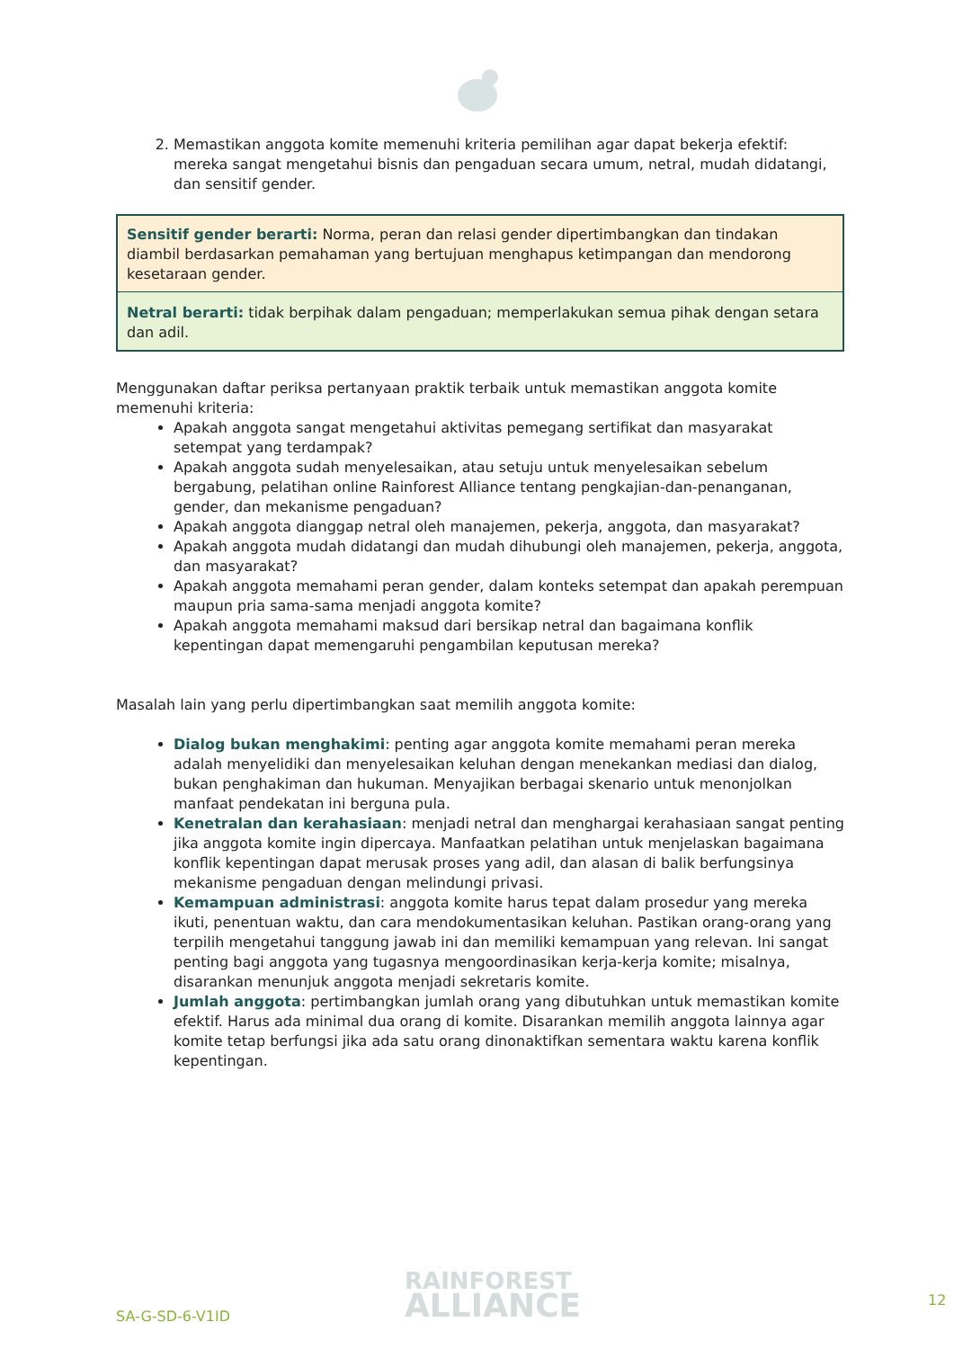2. Memastikan anggota komite memenuhi kriteria pemilihan agar dapat bekerja efektif: mereka sangat mengetahui bisnis dan pengaduan secara umum, netral, mudah didatangi, dan sensitif gender.
Sensitif gender berarti: Norma, peran dan relasi gender dipertimbangkan dan tindakan diambil berdasarkan pemahaman yang bertujuan menghapus ketimpangan dan mendorong kesetaraan gender.
Netral berarti: tidak berpihak dalam pengaduan; memperlakukan semua pihak dengan setara dan adil.
Menggunakan daftar periksa pertanyaan praktik terbaik untuk memastikan anggota komite memenuhi kriteria:
Apakah anggota sangat mengetahui aktivitas pemegang sertifikat dan masyarakat setempat yang terdampak?
Apakah anggota sudah menyelesaikan, atau setuju untuk menyelesaikan sebelum bergabung, pelatihan online Rainforest Alliance tentang pengkajian-dan-penanganan, gender, dan mekanisme pengaduan?
Apakah anggota dianggap netral oleh manajemen, pekerja, anggota, dan masyarakat?
Apakah anggota mudah didatangi dan mudah dihubungi oleh manajemen, pekerja, anggota, dan masyarakat?
Apakah anggota memahami peran gender, dalam konteks setempat dan apakah perempuan maupun pria sama-sama menjadi anggota komite?
Apakah anggota memahami maksud dari bersikap netral dan bagaimana konflik kepentingan dapat memengaruhi pengambilan keputusan mereka?
Masalah lain yang perlu dipertimbangkan saat memilih anggota komite:
Dialog bukan menghakimi: penting agar anggota komite memahami peran mereka adalah menyelidiki dan menyelesaikan keluhan dengan menekankan mediasi dan dialog, bukan penghakiman dan hukuman. Menyajikan berbagai skenario untuk menonjolkan manfaat pendekatan ini berguna pula.
Kenetralan dan kerahasiaan: menjadi netral dan menghargai kerahasiaan sangat penting jika anggota komite ingin dipercaya. Manfaatkan pelatihan untuk menjelaskan bagaimana konflik kepentingan dapat merusak proses yang adil, dan alasan di balik berfungsinya mekanisme pengaduan dengan melindungi privasi.
Kemampuan administrasi: anggota komite harus tepat dalam prosedur yang mereka ikuti, penentuan waktu, dan cara mendokumentasikan keluhan. Pastikan orang-orang yang terpilih mengetahui tanggung jawab ini dan memiliki kemampuan yang relevan. Ini sangat penting bagi anggota yang tugasnya mengoordinasikan kerja-kerja komite; misalnya, disarankan menunjuk anggota menjadi sekretaris komite.
Jumlah anggota: pertimbangkan jumlah orang yang dibutuhkan untuk memastikan komite efektif. Harus ada minimal dua orang di komite. Disarankan memilih anggota lainnya agar komite tetap berfungsi jika ada satu orang dinonaktifkan sementara waktu karena konflik kepentingan.
SA-G-SD-6-V1ID
RAINFOREST
ALLIANCE
12